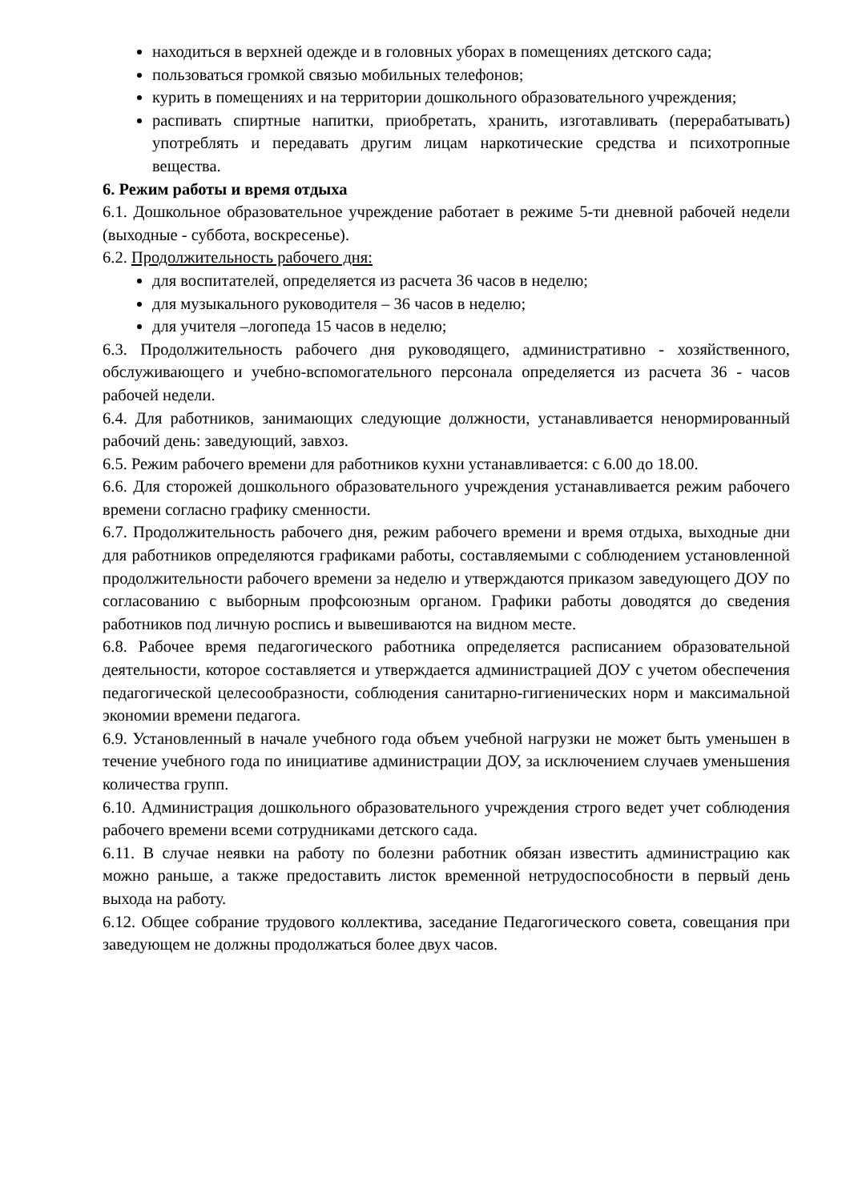находиться в верхней одежде и в головных уборах в помещениях детского сада;
пользоваться громкой связью мобильных телефонов;
курить в помещениях и на территории дошкольного образовательного учреждения;
распивать спиртные напитки, приобретать, хранить, изготавливать (перерабатывать) употреблять и передавать другим лицам наркотические средства и психотропные вещества.
6. Режим работы и время отдыха
6.1. Дошкольное образовательное учреждение работает в режиме 5-ти дневной рабочей недели (выходные - суббота, воскресенье).
6.2. Продолжительность рабочего дня:
для воспитателей, определяется из расчета 36 часов в неделю;
для музыкального руководителя – 36 часов в неделю;
для учителя –логопеда 15 часов в неделю;
6.3. Продолжительность рабочего дня руководящего, административно - хозяйственного, обслуживающего и учебно-вспомогательного персонала определяется из расчета 36 - часов рабочей недели.
6.4. Для работников, занимающих следующие должности, устанавливается ненормированный рабочий день: заведующий, завхоз.
6.5. Режим рабочего времени для работников кухни устанавливается: с 6.00 до 18.00.
6.6. Для сторожей дошкольного образовательного учреждения устанавливается режим рабочего времени согласно графику сменности.
6.7. Продолжительность рабочего дня, режим рабочего времени и время отдыха, выходные дни для работников определяются графиками работы, составляемыми с соблюдением установленной продолжительности рабочего времени за неделю и утверждаются приказом заведующего ДОУ по согласованию с выборным профсоюзным органом. Графики работы доводятся до сведения работников под личную роспись и вывешиваются на видном месте.
6.8. Рабочее время педагогического работника определяется расписанием образовательной деятельности, которое составляется и утверждается администрацией ДОУ с учетом обеспечения педагогической целесообразности, соблюдения санитарно-гигиенических норм и максимальной экономии времени педагога.
6.9. Установленный в начале учебного года объем учебной нагрузки не может быть уменьшен в течение учебного года по инициативе администрации ДОУ, за исключением случаев уменьшения количества групп.
6.10. Администрация дошкольного образовательного учреждения строго ведет учет соблюдения рабочего времени всеми сотрудниками детского сада.
6.11. В случае неявки на работу по болезни работник обязан известить администрацию как можно раньше, а также предоставить листок временной нетрудоспособности в первый день выхода на работу.
6.12. Общее собрание трудового коллектива, заседание Педагогического совета, совещания при заведующем не должны продолжаться более двух часов.